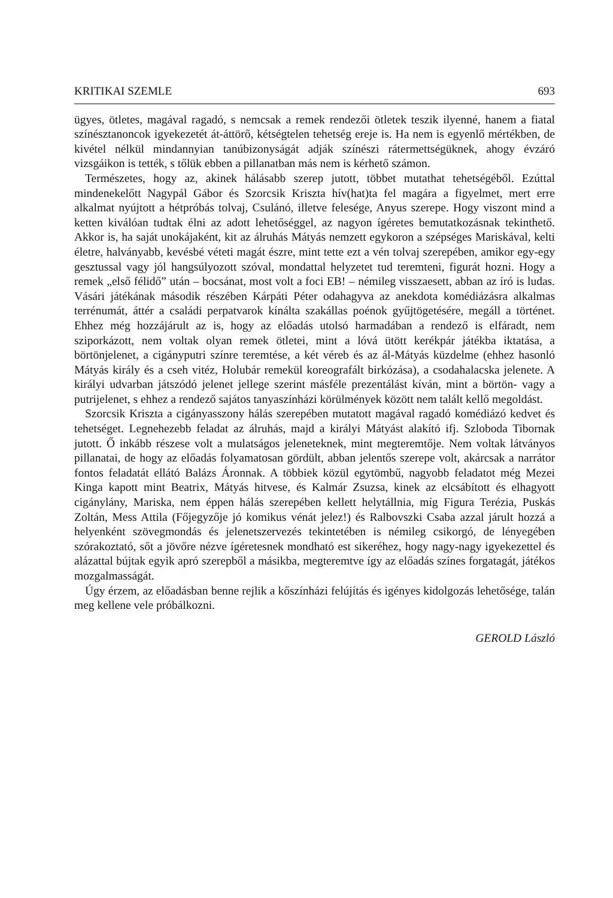KRITIKAI SZEMLE 693
ügyes, ötletes, magával ragadó, s nemcsak a remek rendezői ötletek teszik ilyenné, hanem a fiatal színésztanoncok igyekezetét át-áttörő, kétségtelen tehetség ereje is. Ha nem is egyenlő mértékben, de kivétel nélkül mindannyian tanúbizonyságát adják színészi rátermettségüknek, ahogy évzáró vizsgáikon is tették, s tőlük ebben a pillanatban más nem is kérhető számon.
Természetes, hogy az, akinek hálásabb szerep jutott, többet mutathat tehetségéből. Ezúttal mindenekelőtt Nagypál Gábor és Szorcsik Kriszta hív(hat)ta fel magára a figyelmet, mert erre alkalmat nyújtott a hétpróbás tolvaj, Csulánó, illetve felesége, Anyus szerepe. Hogy viszont mind a ketten kiválóan tudtak élni az adott lehetőséggel, az nagyon ígéretes bemutatkozásnak tekinthető. Akkor is, ha saját unokájaként, kit az álruhás Mátyás nemzett egykoron a szépséges Mariskával, kelti életre, halványabb, kevésbé véteti magát észre, mint tette ezt a vén tolvaj szerepében, amikor egy-egy gesztussal vagy jól hangsúlyozott szóval, mondattal helyzetet tud teremteni, figurát hozni. Hogy a remek „első félidő” után – bocsánat, most volt a foci EB! – némileg visszaesett, abban az író is ludas. Vásári játékának második részében Kárpáti Péter odahagyva az anekdota komédiázásra alkalmas terrénumát, áttér a családi perpatvarok kínálta szakállas poénok gyűjtögetésére, megáll a történet. Ehhez még hozzájárult az is, hogy az előadás utolsó harmadában a rendező is elfáradt, nem sziporkázott, nem voltak olyan remek ötletei, mint a lóvá ütött kerékpár játékba iktatása, a börtönjelenet, a cigányputri színre teremtése, a két véreb és az ál-Mátyás küzdelme (ehhez hasonló Mátyás király és a cseh vitéz, Holubár remekül koreografált birkózása), a csodahalacska jelenete. A királyi udvarban játszódó jelenet jellege szerint másféle prezentálást kíván, mint a börtön- vagy a putrijelenet, s ehhez a rendező sajátos tanyaszínházi körülmények között nem talált kellő megoldást.
Szorcsik Kriszta a cigányasszony hálás szerepében mutatott magával ragadó komédiázó kedvet és tehetséget. Legnehezebb feladat az álruhás, majd a királyi Mátyást alakító ifj. Szloboda Tibornak jutott. Ő inkább részese volt a mulatságos jeleneteknek, mint megteremtője. Nem voltak látványos pillanatai, de hogy az előadás folyamatosan gördült, abban jelentős szerepe volt, akárcsak a narrátor fontos feladatát ellátó Balázs Áronnak. A többiek közül egytömbű, nagyobb feladatot még Mezei Kinga kapott mint Beatrix, Mátyás hitvese, és Kalmár Zsuzsa, kinek az elcsábított és elhagyott cigánylány, Mariska, nem éppen hálás szerepében kellett helytállnia, míg Figura Terézia, Puskás Zoltán, Mess Attila (Főjegyzője jó komikus vénát jelez!) és Ralbovszki Csaba azzal járult hozzá a helyenként szövegmondás és jelenetszervezés tekintetében is némileg csikorgó, de lényegében szórakoztató, sőt a jövőre nézve ígéretesnek mondható est sikeréhez, hogy nagy-nagy igyekezettel és alázattal bújtak egyik apró szerepből a másikba, megteremtve így az előadás színes forgatagát, játékos mozgalmasságát.
Úgy érzem, az előadásban benne rejlik a kőszínházi felújítás és igényes kidolgozás lehetősége, talán meg kellene vele próbálkozni.
GEROLD László